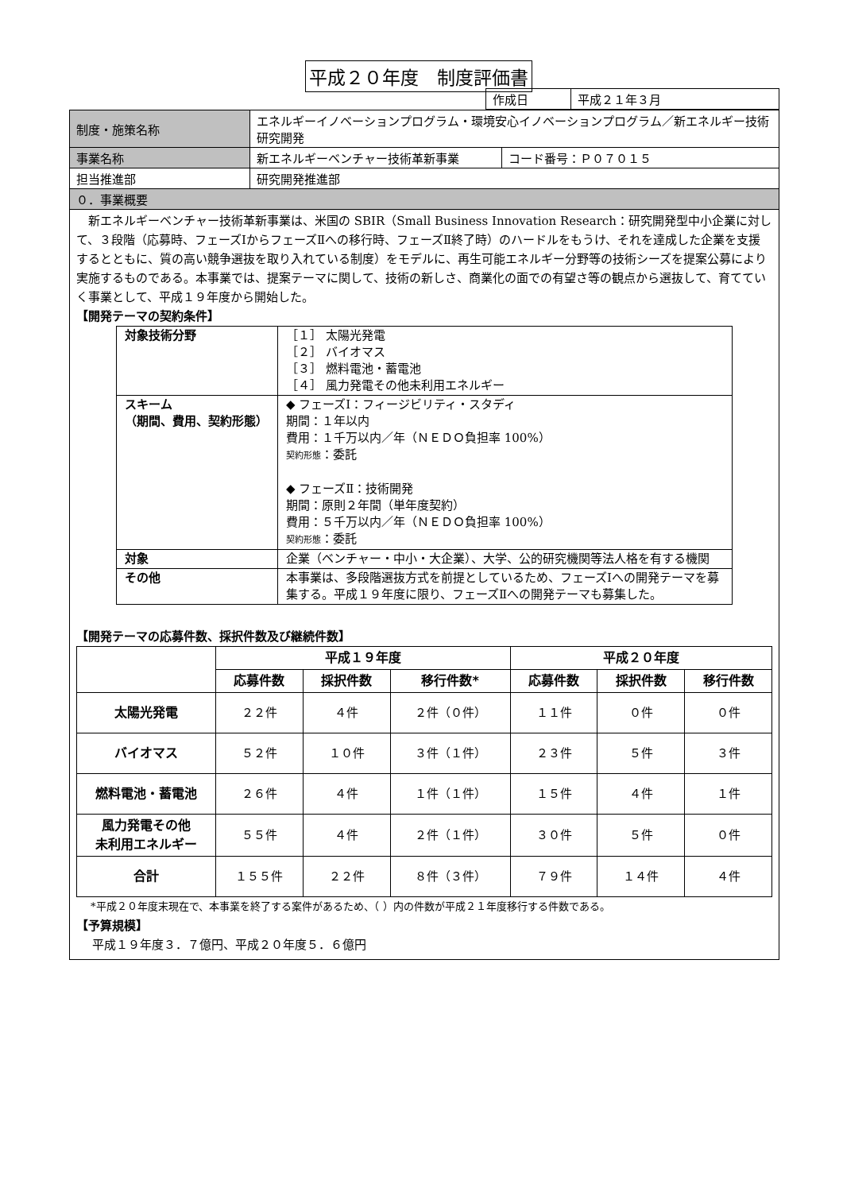平成２０年度　制度評価書
| 作成日 | 平成２１年３月 |
| 制度・施策名称 | エネルギーイノベーションプログラム・環境安心イノベーションプログラム／新エネルギー技術研究開発 | |
| 事業名称 | 新エネルギーベンチャー技術革新事業 | コード番号：Ｐ０７０１５ |
| 担当推進部 | 研究開発推進部 | |
| ０．事業概要 | | |
　新エネルギーベンチャー技術革新事業は、米国の SBIR（Small Business Innovation Research：研究開発型中小企業に対して、３段階（応募時、フェーズⅠからフェーズⅡへの移行時、フェーズⅡ終了時）のハードルをもうけ、それを達成した企業を支援するとともに、質の高い競争選抜を取り入れている制度）をモデルに、再生可能エネルギー分野等の技術シーズを提案公募により実施するものである。本事業では、提案テーマに関して、技術の新しさ、商業化の面での有望さ等の観点から選抜して、育てていく事業として、平成１９年度から開始した。
【開発テーマの契約条件】
| 対象技術分野 | ［１］ 太陽光発電 ［２］ バイオマス ［３］ 燃料電池・蓄電池 ［４］ 風力発電その他未利用エネルギー |
| スキーム （期間、費用、契約形態） | ◆ フェーズⅠ：フィージビリティ・スタディ 期間：１年以内 費用：１千万以内／年（ＮＥＤＯ負担率 100%） 契約形態 ：委託 ◆ フェーズⅡ：技術開発 期間：原則２年間（単年度契約） 費用：５千万以内／年（ＮＥＤＯ負担率 100%） 契約形態 ：委託 |
| 対象 | 企業（ベンチャー・中小・大企業）、大学、公的研究機関等法人格を有する機関 |
| その他 | 本事業は、多段階選抜方式を前提としているため、フェーズⅠへの開発テーマを募集する。平成１９年度に限り、フェーズⅡへの開発テーマも募集した。 |
【開発テーマの応募件数、採択件数及び継続件数】
| | 平成１９年度 | | | 平成２０年度 | | |
| --- | --- | --- | --- | --- | --- | --- |
| | 応募件数 | 採択件数 | 移行件数* | 応募件数 | 採択件数 | 移行件数 |
| 太陽光発電 | ２２件 | ４件 | ２件（０件） | １１件 | ０件 | ０件 |
| バイオマス | ５２件 | １０件 | ３件（１件） | ２３件 | ５件 | ３件 |
| 燃料電池・蓄電池 | ２６件 | ４件 | １件（１件） | １５件 | ４件 | １件 |
| 風力発電その他 未利用エネルギー | ５５件 | ４件 | ２件（１件） | ３０件 | ５件 | ０件 |
| 合計 | １５５件 | ２２件 | ８件（３件） | ７９件 | １４件 | ４件 |
*平成２０年度末現在で、本事業を終了する案件があるため、（ ）内の件数が平成２１年度移行する件数である。
【予算規模】
平成１９年度３．７億円、平成２０年度５．６億円